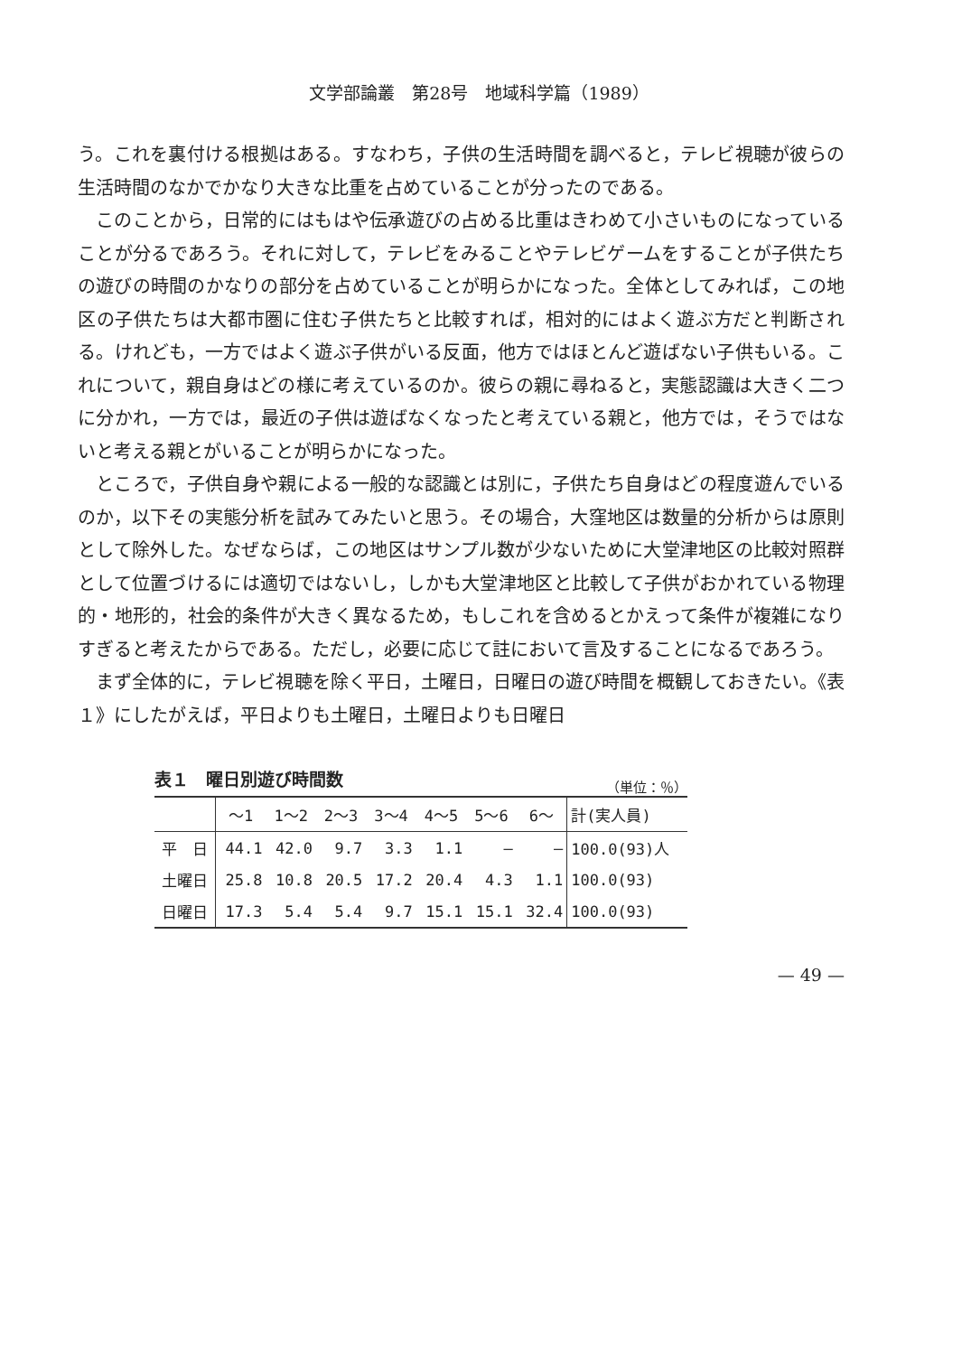文学部論叢　第28号　地域科学篇（1989）
う。これを裏付ける根拠はある。すなわち，子供の生活時間を調べると，テレビ視聴が彼らの生活時間のなかでかなり大きな比重を占めていることが分ったのである。
このことから，日常的にはもはや伝承遊びの占める比重はきわめて小さいものになっていることが分るであろう。それに対して，テレビをみることやテレビゲームをすることが子供たちの遊びの時間のかなりの部分を占めていることが明らかになった。全体としてみれば，この地区の子供たちは大都市圏に住む子供たちと比較すれば，相対的にはよく遊ぶ方だと判断される。けれども，一方ではよく遊ぶ子供がいる反面，他方ではほとんど遊ばない子供もいる。これについて，親自身はどの様に考えているのか。彼らの親に尋ねると，実態認識は大きく二つに分かれ，一方では，最近の子供は遊ばなくなったと考えている親と，他方では，そうではないと考える親とがいることが明らかになった。
ところで，子供自身や親による一般的な認識とは別に，子供たち自身はどの程度遊んでいるのか，以下その実態分析を試みてみたいと思う。その場合，大窪地区は数量的分析からは原則として除外した。なぜならば，この地区はサンプル数が少ないために大堂津地区の比較対照群として位置づけるには適切ではないし，しかも大堂津地区と比較して子供がおかれている物理的・地形的，社会的条件が大きく異なるため，もしこれを含めるとかえって条件が複雑になりすぎると考えたからである。ただし，必要に応じて註において言及することになるであろう。
まず全体的に，テレビ視聴を除く平日，土曜日，日曜日の遊び時間を概観しておきたい。《表１》にしたがえば，平日よりも土曜日，土曜日よりも日曜日
表１　曜日別遊び時間数 （単位：％）
| | ～1 | 1～2 | 2～3 | 3～4 | 4～5 | 5～6 | 6～ | 計(実人員) |
| --- | --- | --- | --- | --- | --- | --- | --- | --- |
| 平 日 | 44.1 | 42.0 | 9.7 | 3.3 | 1.1 | — | — | 100.0(93)人 |
| 土曜日 | 25.8 | 10.8 | 20.5 | 17.2 | 20.4 | 4.3 | 1.1 | 100.0(93) |
| 日曜日 | 17.3 | 5.4 | 5.4 | 9.7 | 15.1 | 15.1 | 32.4 | 100.0(93) |
— 49 —